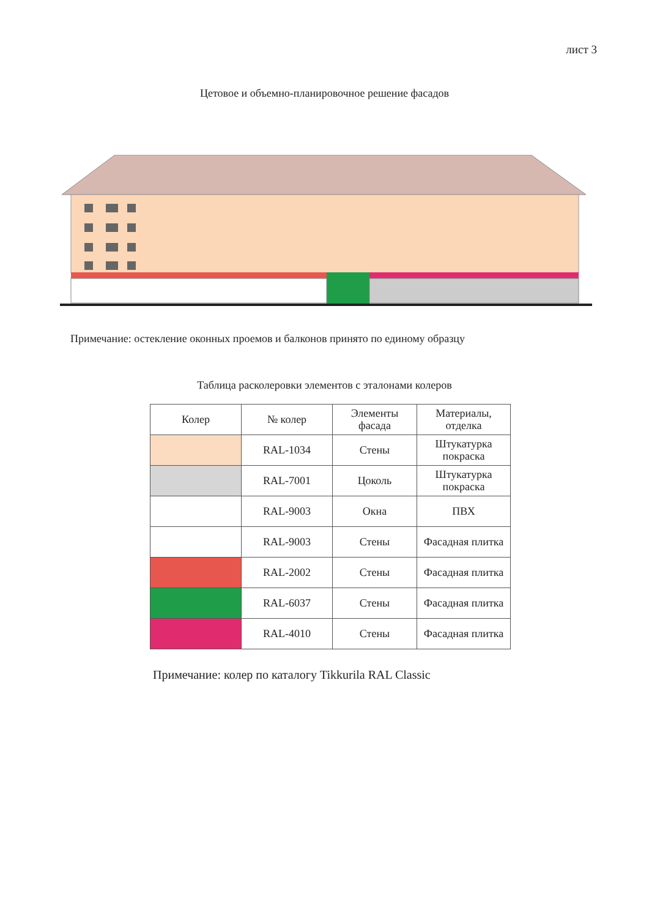лист 3
Цетовое и объемно-планировочное решение фасадов
Примечание: остекление оконных проемов и балконов принято по единому образцу
Таблица расколеровки элементов с эталонами колеров
| Колер | № колер | Элементы фасада | Материалы, отделка |
| --- | --- | --- | --- |
| | RAL-1034 | Стены | Штукатурка покраска |
| | RAL-7001 | Цоколь | Штукатурка покраска |
| | RAL-9003 | Окна | ПВХ |
| | RAL-9003 | Стены | Фасадная плитка |
| | RAL-2002 | Стены | Фасадная плитка |
| | RAL-6037 | Стены | Фасадная плитка |
| | RAL-4010 | Стены | Фасадная плитка |
Примечание: колер по каталогу Tikkurila RAL Classic